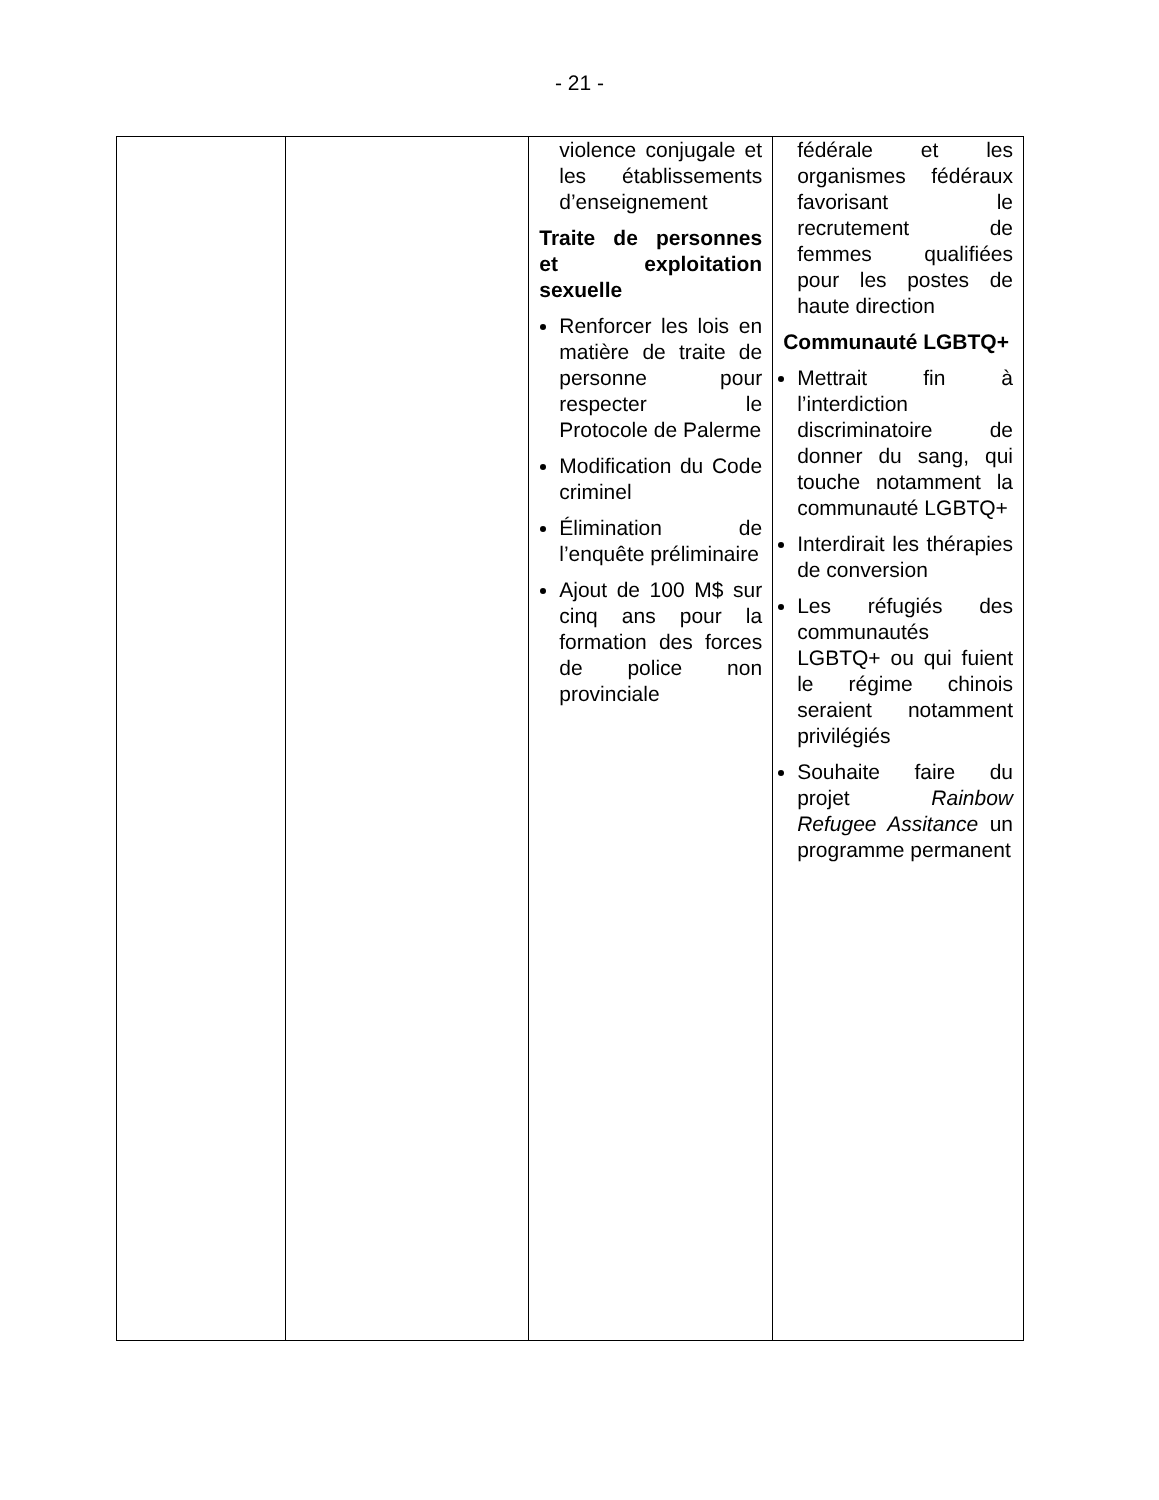- 21 -
| | | violence conjugale et les établissements d’enseignement Traite de personnes et exploitation sexuelle Renforcer les lois en matière de traite de personne pour respecter le Protocole de Palerme Modification du Code criminel Élimination de l’enquête préliminaire Ajout de 100 M$ sur cinq ans pour la formation des forces de police non provinciale | fédérale et les organismes fédéraux favorisant le recrutement de femmes qualifiées pour les postes de haute direction Communauté LGBTQ+ Mettrait fin à l’interdiction discriminatoire de donner du sang, qui touche notamment la communauté LGBTQ+ Interdirait les thérapies de conversion Les réfugiés des communautés LGBTQ+ ou qui fuient le régime chinois seraient notamment privilégiés Souhaite faire du projet Rainbow Refugee Assitance un programme permanent |